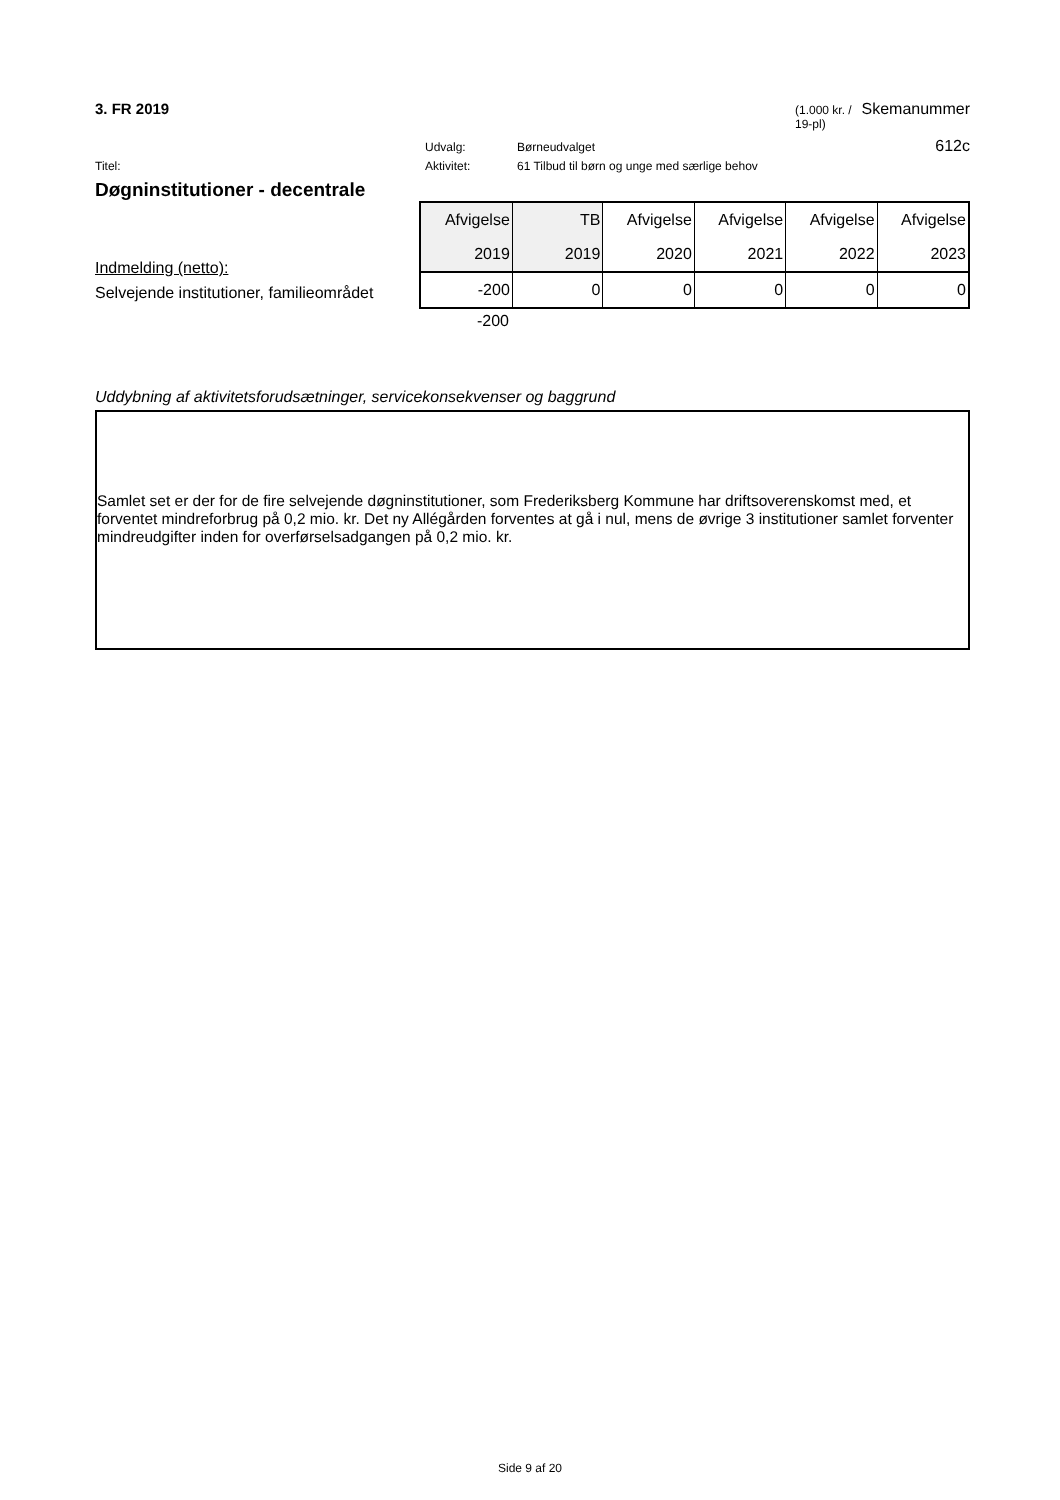3. FR 2019 (1.000 kr. / 19-pl) Skemanummer
Udvalg: Børneudvalget 612c
Titel: Aktivitet: 61 Tilbud til børn og unge med særlige behov
Døgninstitutioner - decentrale
Indmelding (netto):
Selvejende institutioner, familieområdet
| Afvigelse | TB | Afvigelse | Afvigelse | Afvigelse | Afvigelse |
| --- | --- | --- | --- | --- | --- |
| 2019 | 2019 | 2020 | 2021 | 2022 | 2023 |
| -200 | 0 | 0 | 0 | 0 | 0 |
-200
Uddybning af aktivitetsforudsætninger, servicekonsekvenser og baggrund
Samlet set er der for de fire selvejende døgninstitutioner, som Frederiksberg Kommune har driftsoverenskomst med, et forventet mindreforbrug på 0,2 mio. kr. Det ny Allégården forventes at gå i nul, mens de øvrige 3 institutioner samlet forventer mindreudgifter inden for overførselsadgangen på 0,2 mio. kr.
Side 9 af 20